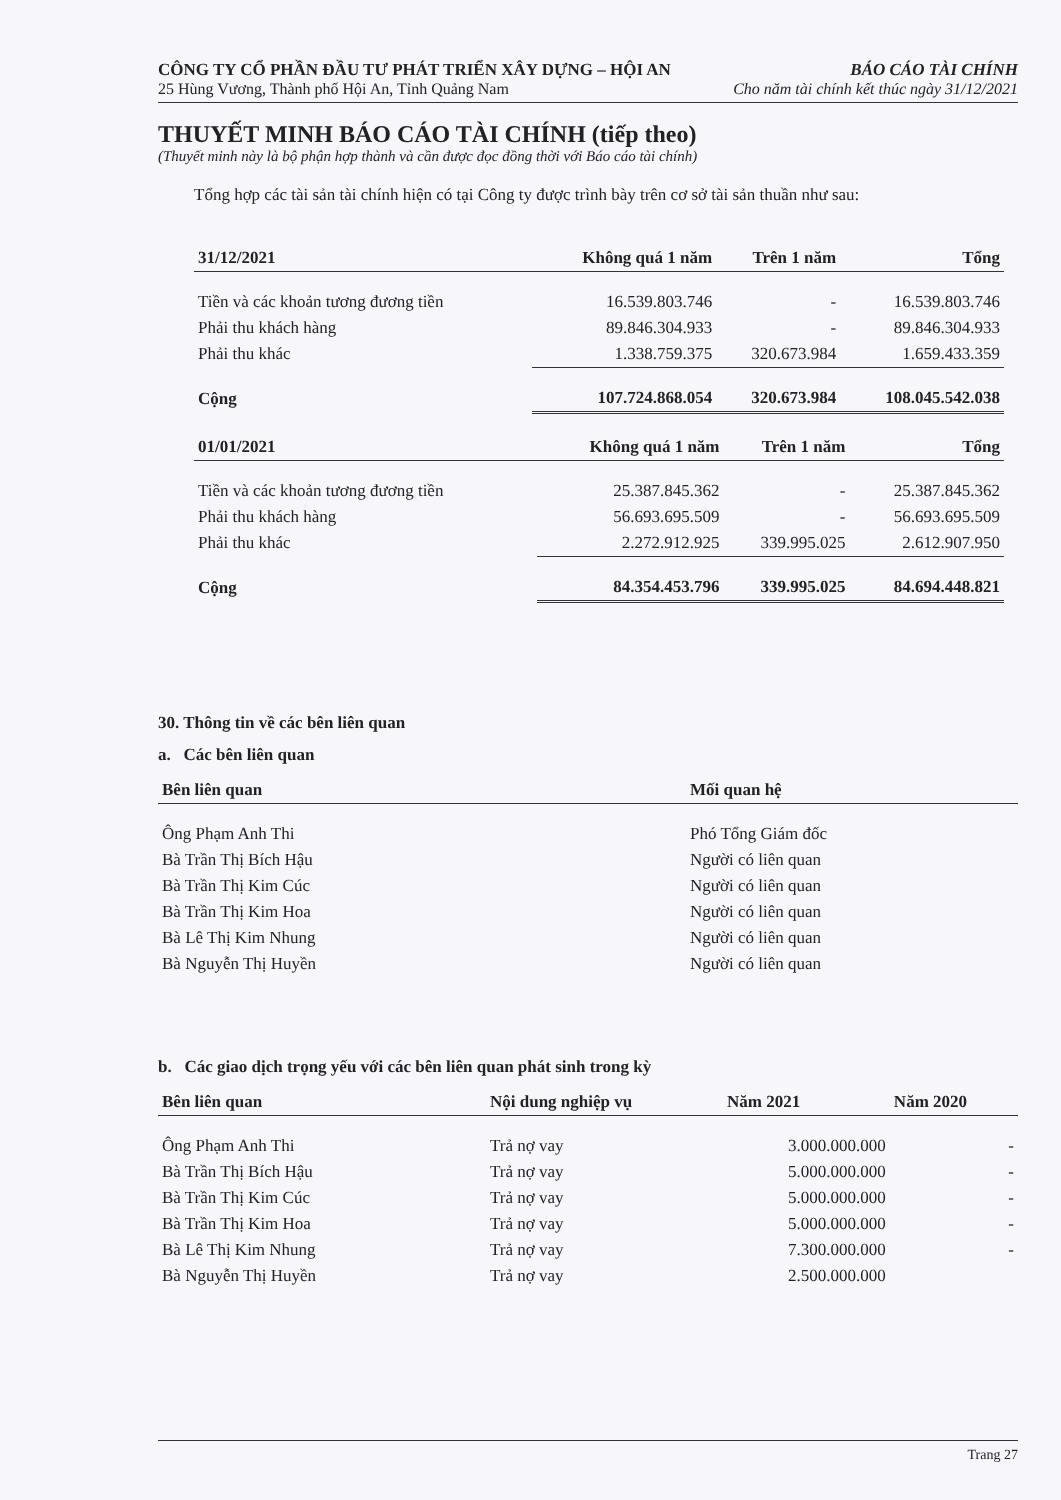CÔNG TY CỔ PHẦN ĐẦU TƯ PHÁT TRIỂN XÂY DỰNG – HỘI AN BÁO CÁO TÀI CHÍNH
25 Hùng Vương, Thành phố Hội An, Tỉnh Quảng Nam Cho năm tài chính kết thúc ngày 31/12/2021
THUYẾT MINH BÁO CÁO TÀI CHÍNH (tiếp theo)
(Thuyết minh này là bộ phận hợp thành và cần được đọc đồng thời với Báo cáo tài chính)
Tổng hợp các tài sản tài chính hiện có tại Công ty được trình bày trên cơ sở tài sản thuần như sau:
| 31/12/2021 | Không quá 1 năm | Trên 1 năm | Tổng |
| --- | --- | --- | --- |
| Tiền và các khoản tương đương tiền | 16.539.803.746 | - | 16.539.803.746 |
| Phải thu khách hàng | 89.846.304.933 | - | 89.846.304.933 |
| Phải thu khác | 1.338.759.375 | 320.673.984 | 1.659.433.359 |
| Cộng | 107.724.868.054 | 320.673.984 | 108.045.542.038 |
| 01/01/2021 | Không quá 1 năm | Trên 1 năm | Tổng |
| --- | --- | --- | --- |
| Tiền và các khoản tương đương tiền | 25.387.845.362 | - | 25.387.845.362 |
| Phải thu khách hàng | 56.693.695.509 | - | 56.693.695.509 |
| Phải thu khác | 2.272.912.925 | 339.995.025 | 2.612.907.950 |
| Cộng | 84.354.453.796 | 339.995.025 | 84.694.448.821 |
30. Thông tin về các bên liên quan
a. Các bên liên quan
| Bên liên quan | Mối quan hệ |
| --- | --- |
| Ông Phạm Anh Thi | Phó Tổng Giám đốc |
| Bà Trần Thị Bích Hậu | Người có liên quan |
| Bà Trần Thị Kim Cúc | Người có liên quan |
| Bà Trần Thị Kim Hoa | Người có liên quan |
| Bà Lê Thị Kim Nhung | Người có liên quan |
| Bà Nguyễn Thị Huyền | Người có liên quan |
b. Các giao dịch trọng yếu với các bên liên quan phát sinh trong kỳ
| Bên liên quan | Nội dung nghiệp vụ | Năm 2021 | Năm 2020 |
| --- | --- | --- | --- |
| Ông Phạm Anh Thi | Trả nợ vay | 3.000.000.000 | - |
| Bà Trần Thị Bích Hậu | Trả nợ vay | 5.000.000.000 | - |
| Bà Trần Thị Kim Cúc | Trả nợ vay | 5.000.000.000 | - |
| Bà Trần Thị Kim Hoa | Trả nợ vay | 5.000.000.000 | - |
| Bà Lê Thị Kim Nhung | Trả nợ vay | 7.300.000.000 | - |
| Bà Nguyễn Thị Huyền | Trả nợ vay | 2.500.000.000 | |
Trang 27